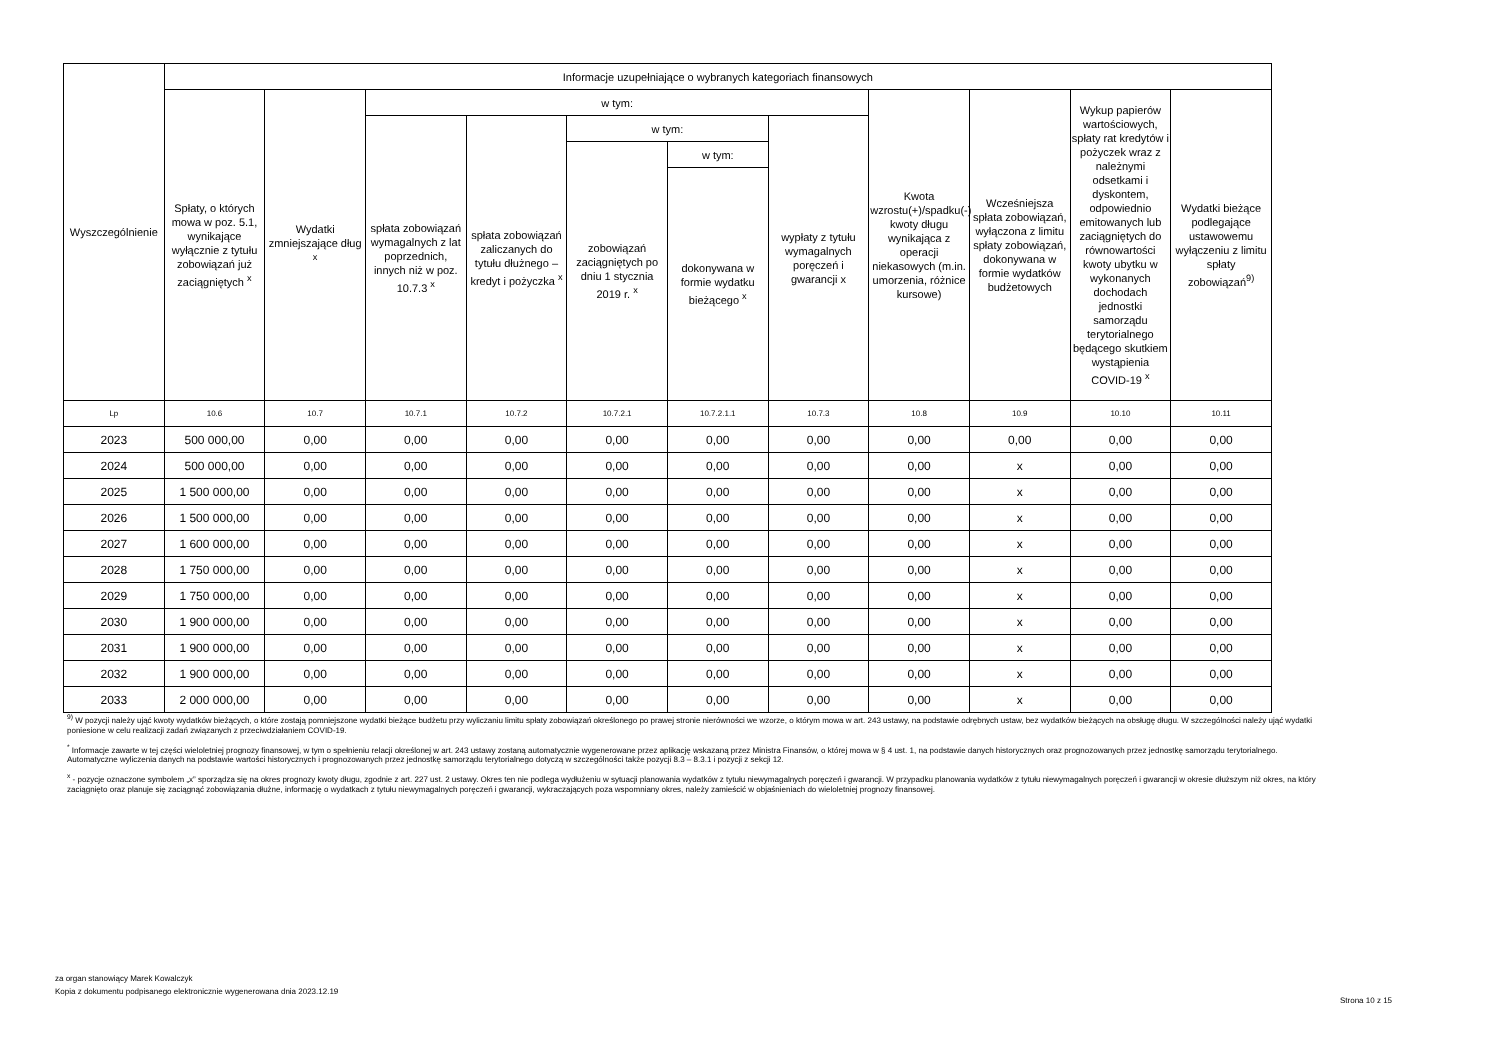| Wyszczególnienie | Informacje uzupełniające o wybranych kategoriach finansowych | | | | | | | | | | |
| --- | --- | --- | --- | --- | --- | --- | --- | --- | --- | --- | --- |
| | Spłaty, o których mowa w poz. 5.1, wynikające wyłącznie z tytułu zobowiązań już zaciągniętych <sup>x</sup> | Wydatki zmniejszające dług <sup>x</sup> | w tym: | | | | | Kwota wzrostu(+)/spadku(-) kwoty długu wynikająca z operacji niekasowych (m.in. umorzenia, różnice kursowe) | Wcześniejsza spłata zobowiązań, wyłączona z limitu spłaty zobowiązań, dokonywana w formie wydatków budżetowych | Wykup papierów wartościowych, spłaty rat kredytów i pożyczek wraz z należnymi odsetkami i dyskontem, odpowiednio emitowanych lub zaciągniętych do równowartości kwoty ubytku w wykonanych dochodach jednostki samorządu terytorialnego będącego skutkiem wystąpienia COVID-19 <sup>x</sup> | Wydatki bieżące podlegające ustawowemu wyłączeniu z limitu spłaty zobowiązań<sup>9)</sup> |
| | | | spłata zobowiązań wymagalnych z lat poprzednich, innych niż w poz. 10.7.3 <sup>x</sup> | spłata zobowiązań zaliczanych do tytułu dłużnego – kredyt i pożyczka <sup>x</sup> | w tym: | | wypłaty z tytułu wymagalnych poręczeń i gwarancji x | | | | |
| | | | | | zobowiązań zaciągniętych po dniu 1 stycznia 2019 r. <sup>x</sup> | w tym: | | | | | |
| | | | | | | dokonywana w formie wydatku bieżącego <sup>x</sup> | | | | | |
| Lp | 10.6 | 10.7 | 10.7.1 | 10.7.2 | 10.7.2.1 | 10.7.2.1.1 | 10.7.3 | 10.8 | 10.9 | 10.10 | 10.11 |
| 2023 | 500 000,00 | 0,00 | 0,00 | 0,00 | 0,00 | 0,00 | 0,00 | 0,00 | 0,00 | 0,00 | 0,00 |
| 2024 | 500 000,00 | 0,00 | 0,00 | 0,00 | 0,00 | 0,00 | 0,00 | 0,00 | x | 0,00 | 0,00 |
| 2025 | 1 500 000,00 | 0,00 | 0,00 | 0,00 | 0,00 | 0,00 | 0,00 | 0,00 | x | 0,00 | 0,00 |
| 2026 | 1 500 000,00 | 0,00 | 0,00 | 0,00 | 0,00 | 0,00 | 0,00 | 0,00 | x | 0,00 | 0,00 |
| 2027 | 1 600 000,00 | 0,00 | 0,00 | 0,00 | 0,00 | 0,00 | 0,00 | 0,00 | x | 0,00 | 0,00 |
| 2028 | 1 750 000,00 | 0,00 | 0,00 | 0,00 | 0,00 | 0,00 | 0,00 | 0,00 | x | 0,00 | 0,00 |
| 2029 | 1 750 000,00 | 0,00 | 0,00 | 0,00 | 0,00 | 0,00 | 0,00 | 0,00 | x | 0,00 | 0,00 |
| 2030 | 1 900 000,00 | 0,00 | 0,00 | 0,00 | 0,00 | 0,00 | 0,00 | 0,00 | x | 0,00 | 0,00 |
| 2031 | 1 900 000,00 | 0,00 | 0,00 | 0,00 | 0,00 | 0,00 | 0,00 | 0,00 | x | 0,00 | 0,00 |
| 2032 | 1 900 000,00 | 0,00 | 0,00 | 0,00 | 0,00 | 0,00 | 0,00 | 0,00 | x | 0,00 | 0,00 |
| 2033 | 2 000 000,00 | 0,00 | 0,00 | 0,00 | 0,00 | 0,00 | 0,00 | 0,00 | x | 0,00 | 0,00 |
<sup>9)</sup> W pozycji należy ująć kwoty wydatków bieżących, o które zostają pomniejszone wydatki bieżące budżetu przy wyliczaniu limitu spłaty zobowiązań określonego po prawej stronie nierówności we wzorze, o którym mowa w art. 243 ustawy, na podstawie odrębnych ustaw, bez wydatków bieżących na obsługę długu. W szczególności należy ująć wydatki poniesione w celu realizacji zadań związanych z przeciwdziałaniem COVID-19.
<sup>*</sup> Informacje zawarte w tej części wieloletniej prognozy finansowej, w tym o spełnieniu relacji określonej w art. 243 ustawy zostaną automatycznie wygenerowane przez aplikację wskazaną przez Ministra Finansów, o której mowa w § 4 ust. 1, na podstawie danych historycznych oraz prognozowanych przez jednostkę samorządu terytorialnego. Automatyczne wyliczenia danych na podstawie wartości historycznych i prognozowanych przez jednostkę samorządu terytorialnego dotyczą w szczególności także pozycji 8.3 – 8.3.1 i pozycji z sekcji 12.
<sup>x</sup> - pozycje oznaczone symbolem „x” sporządza się na okres prognozy kwoty długu, zgodnie z art. 227 ust. 2 ustawy. Okres ten nie podlega wydłużeniu w sytuacji planowania wydatków z tytułu niewymagalnych poręczeń i gwarancji. W przypadku planowania wydatków z tytułu niewymagalnych poręczeń i gwarancji w okresie dłuższym niż okres, na który zaciągnięto oraz planuje się zaciągnąć zobowiązania dłużne, informację o wydatkach z tytułu niewymagalnych poręczeń i gwarancji, wykraczających poza wspomniany okres, należy zamieścić w objaśnieniach do wieloletniej prognozy finansowej.
za organ stanowiący Marek Kowalczyk
Kopia z dokumentu podpisanego elektronicznie wygenerowana dnia 2023.12.19
Strona 10 z 15